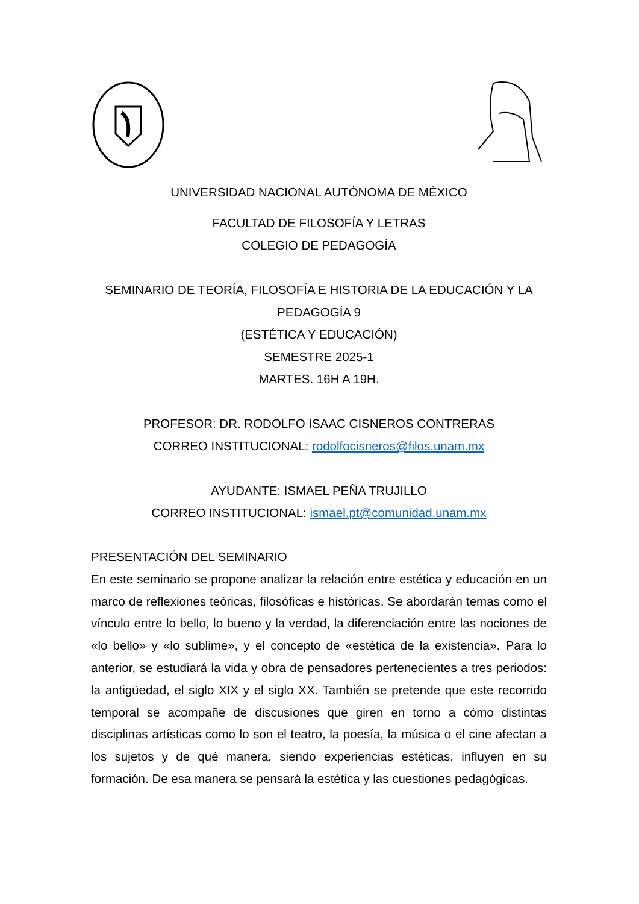UNIVERSIDAD NACIONAL AUTÓNOMA DE MÉXICO
FACULTAD DE FILOSOFÍA Y LETRAS
COLEGIO DE PEDAGOGÍA
SEMINARIO DE TEORÍA, FILOSOFÍA E HISTORIA DE LA EDUCACIÓN Y LA PEDAGOGÍA 9
(ESTÉTICA Y EDUCACIÓN)
SEMESTRE 2025-1
MARTES. 16H A 19H.
PROFESOR: DR. RODOLFO ISAAC CISNEROS CONTRERAS
CORREO INSTITUCIONAL: rodolfocisneros@filos.unam.mx
AYUDANTE: ISMAEL PEÑA TRUJILLO
CORREO INSTITUCIONAL: ismael.pt@comunidad.unam.mx
PRESENTACIÓN DEL SEMINARIO
En este seminario se propone analizar la relación entre estética y educación en un marco de reflexiones teóricas, filosóficas e históricas. Se abordarán temas como el vínculo entre lo bello, lo bueno y la verdad, la diferenciación entre las nociones de «lo bello» y «lo sublime», y el concepto de «estética de la existencia». Para lo anterior, se estudiará la vida y obra de pensadores pertenecientes a tres periodos: la antigüedad, el siglo XIX y el siglo XX. También se pretende que este recorrido temporal se acompañe de discusiones que giren en torno a cómo distintas disciplinas artísticas como lo son el teatro, la poesía, la música o el cine afectan a los sujetos y de qué manera, siendo experiencias estéticas, influyen en su formación. De esa manera se pensará la estética y las cuestiones pedagógicas.